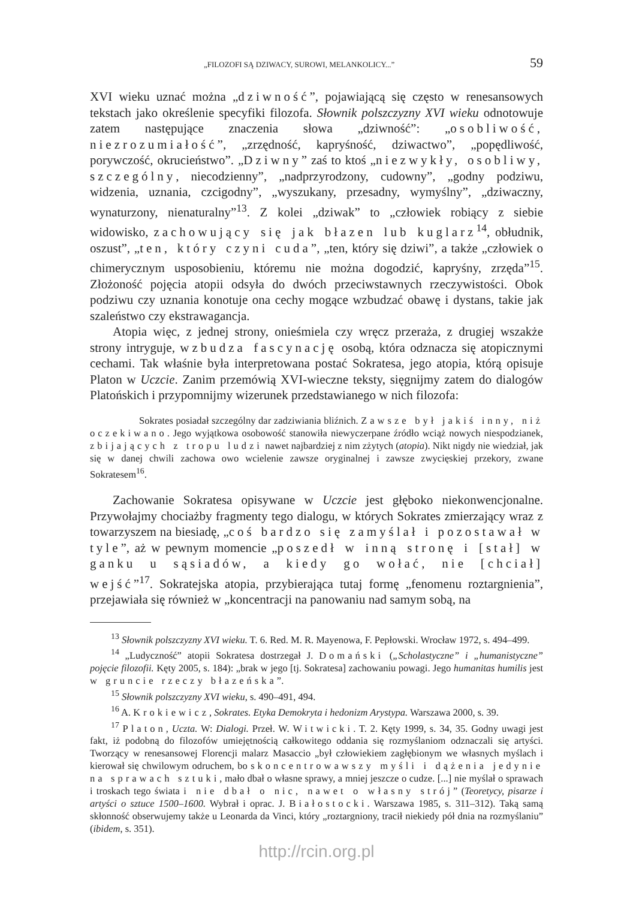„FILOZOFI SĄ DZIWACY, SUROWI, MELANKOLICY...” 59
XVI wieku uznać można „dziwność”, pojawiającą się często w renesansowych tekstach jako określenie specyfiki filozofa. Słownik polszczyzny XVI wieku odnotowuje zatem następujące znaczenia słowa „dziwność”: „osobliwość, niezrozumiałość”, „zrzędność, kapryśność, dziwactwo”, „popędliwość, porywczość, okrucieństwo”. „Dziwny” zaś to ktoś „niezwykły, osobliwy, szczególny, niecodzienny”, „nadprzyrodzony, cudowny”, „godny podziwu, widzenia, uznania, czcigodny”, „wyszukany, przesadny, wymyślny”, „dziwaczny, wynaturzony, nienaturalny”<sup>13</sup>. Z kolei „dziwak” to „człowiek robiący z siebie widowisko, zachowujący się jak błazen lub kuglarz<sup>14</sup>, obłudnik, oszust”, „ten, który czyni cuda”, „ten, który się dziwi”, a także „człowiek o chimerycznym usposobieniu, któremu nie można dogodzić, kapryśny, zrzęda”<sup>15</sup>. Złożoność pojęcia atopii odsyła do dwóch przeciwstawnych rzeczywistości. Obok podziwu czy uznania konotuje ona cechy mogące wzbudzać obawę i dystans, takie jak szaleństwo czy ekstrawagancja.
Atopia więc, z jednej strony, onieśmiela czy wręcz przeraża, z drugiej wszakże strony intryguje, wzbudza fascynację osobą, która odznacza się atopicznymi cechami. Tak właśnie była interpretowana postać Sokratesa, jego atopia, którą opisuje Platon w Uczcie. Zanim przemówią XVI-wieczne teksty, sięgnijmy zatem do dialogów Platońskich i przypomnijmy wizerunek przedstawianego w nich filozofa:
Sokrates posiadał szczególny dar zadziwiania bliźnich. Zawsze był jakiś inny, niż oczekiwano. Jego wyjątkowa osobowość stanowiła niewyczerpane źródło wciąż nowych niespodzianek, zbijających z tropu ludzi nawet najbardziej z nim zżytych (atopia). Nikt nigdy nie wiedział, jak się w danej chwili zachowa owo wcielenie zawsze oryginalnej i zawsze zwycięskiej przekory, zwane Sokratesem<sup>16</sup>.
Zachowanie Sokratesa opisywane w Uczcie jest głęboko niekonwencjonalne. Przywołajmy chociażby fragmenty tego dialogu, w których Sokrates zmierzający wraz z towarzyszem na biesiadę, „coś bardzo się zamyślał i pozostawał w tyle”, aż w pewnym momencie „poszedł w inną stronę i [stał] w ganku u sąsiadów, a kiedy go wołać, nie [chciał] wejść”<sup>17</sup>. Sokratejska atopia, przybierająca tutaj formę „fenomenu roztargnienia”, przejawiała się również w „koncentracji na panowaniu nad samym sobą, na
<sup>13</sup> Słownik polszczyzny XVI wieku. T. 6. Red. M. R. Mayenowa, F. Pepłowski. Wrocław 1972, s. 494–499.
<sup>14</sup> „Ludyczność” atopii Sokratesa dostrzegał J. Domański („Scholastyczne” i „humanistyczne” pojęcie filozofii. Kęty 2005, s. 184): „brak w jego [tj. Sokratesa] zachowaniu powagi. Jego humanitas humilis jest w gruncie rzeczy błazeńska”.
<sup>15</sup> Słownik polszczyzny XVI wieku, s. 490–491, 494.
<sup>16</sup> A. Krokiewicz, Sokrates. Etyka Demokryta i hedonizm Arystypa. Warszawa 2000, s. 39.
<sup>17</sup> Platon, Uczta. W: Dialogi. Przeł. W. Witwicki. T. 2. Kęty 1999, s. 34, 35. Godny uwagi jest fakt, iż podobną do filozofów umiejętnością całkowitego oddania się rozmyślaniom odznaczali się artyści. Tworzący w renesansowej Florencji malarz Masaccio „był człowiekiem zagłębionym we własnych myślach i kierował się chwilowym odruchem, bo skoncentrowawszy myśli i dążenia jedynie na sprawach sztuki, mało dbał o własne sprawy, a mniej jeszcze o cudze. [...] nie myślał o sprawach i troskach tego świata i nie dbał o nic, nawet o własny strój” (Teoretycy, pisarze i artyści o sztuce 1500–1600. Wybrał i oprac. J. Białostocki. Warszawa 1985, s. 311–312). Taką samą skłonność obserwujemy także u Leonarda da Vinci, który „roztargniony, tracił niekiedy pół dnia na rozmyślaniu” (ibidem, s. 351).
http://rcin.org.pl